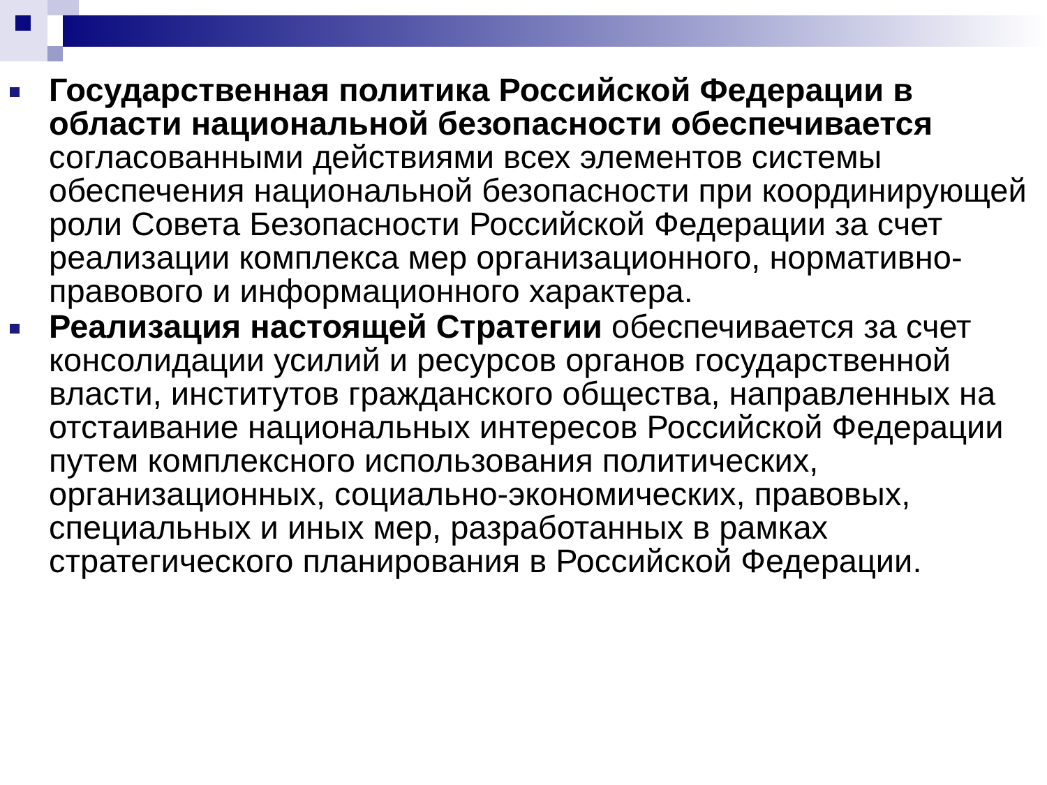Государственная политика Российской Федерации в области национальной безопасности обеспечивается согласованными действиями всех элементов системы обеспечения национальной безопасности при координирующей роли Совета Безопасности Российской Федерации за счет реализации комплекса мер организационного, нормативно-правового и информационного характера.
Реализация настоящей Стратегии обеспечивается за счет консолидации усилий и ресурсов органов государственной власти, институтов гражданского общества, направленных на отстаивание национальных интересов Российской Федерации путем комплексного использования политических, организационных, социально-экономических, правовых, специальных и иных мер, разработанных в рамках стратегического планирования в Российской Федерации.